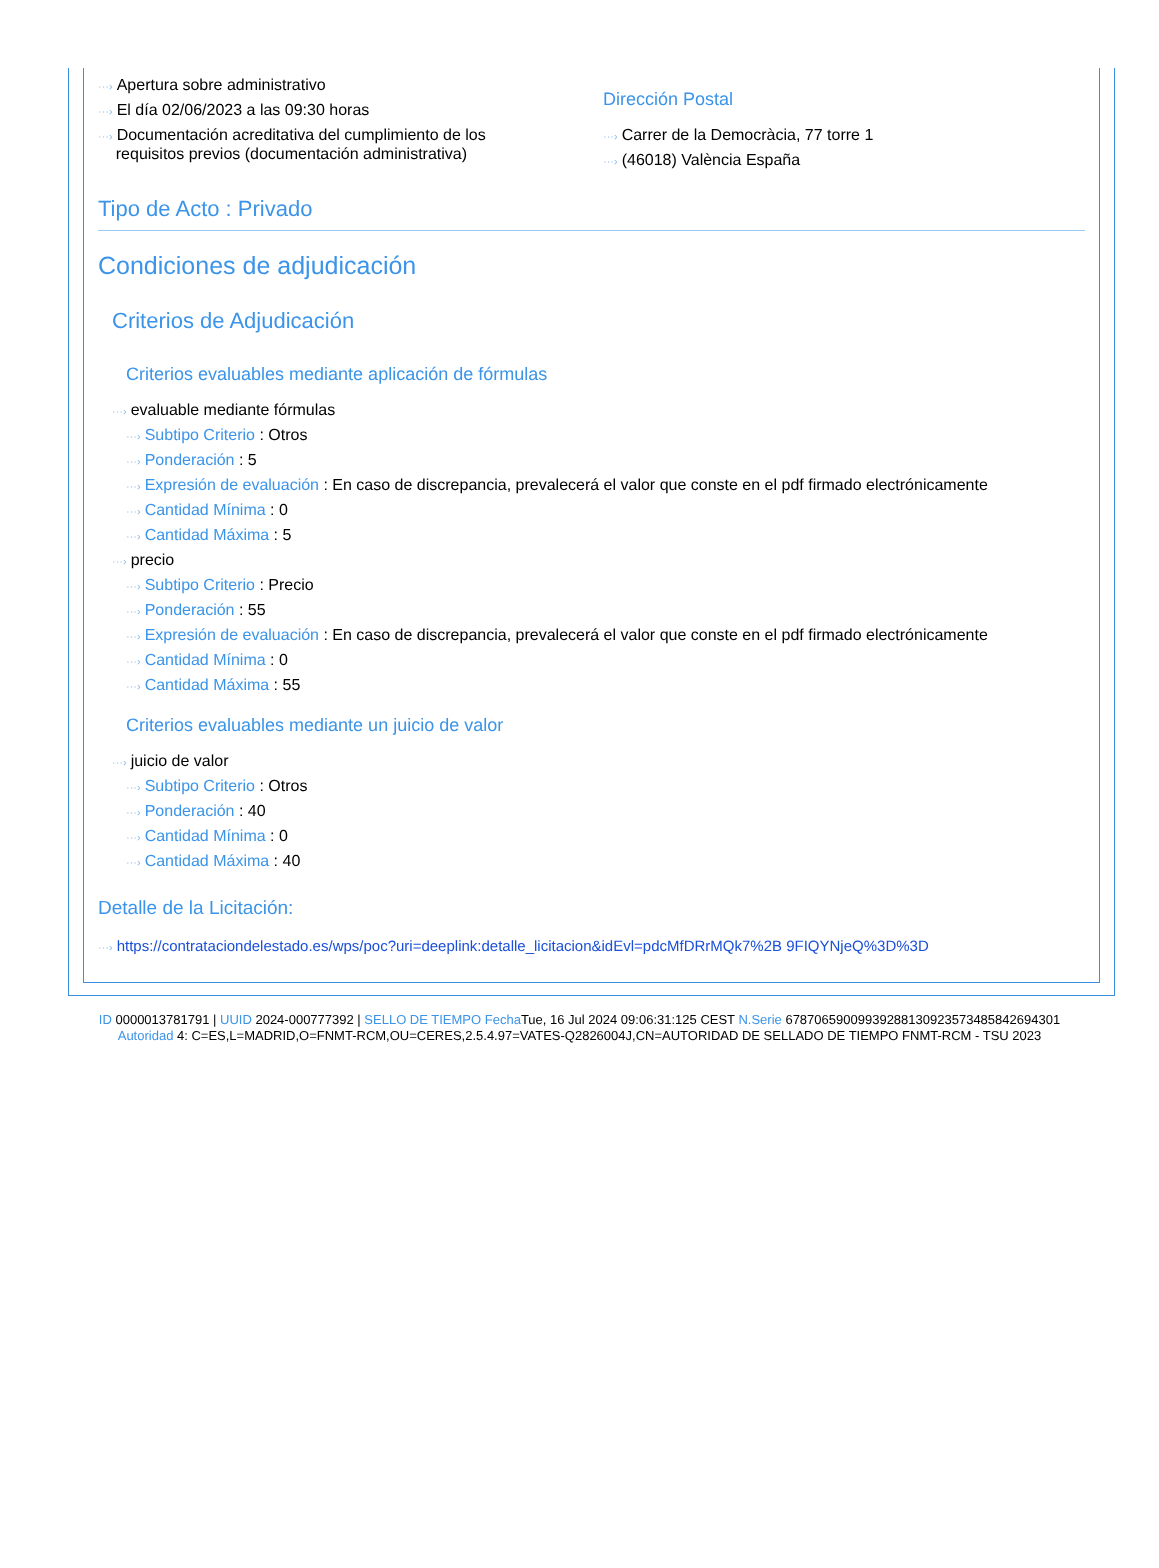···› Apertura sobre administrativo
···› El día 02/06/2023 a las 09:30 horas
···› Documentación acreditativa del cumplimiento de los
requisitos previos (documentación administrativa)
Dirección Postal
···› Carrer de la Democràcia, 77 torre 1
···› (46018) València España
Tipo de Acto : Privado
Condiciones de adjudicación
Criterios de Adjudicación
Criterios evaluables mediante aplicación de fórmulas
···› evaluable mediante fórmulas
···› Subtipo Criterio : Otros
···› Ponderación : 5
···› Expresión de evaluación : En caso de discrepancia, prevalecerá el valor que conste en el pdf firmado electrónicamente
···› Cantidad Mínima : 0
···› Cantidad Máxima : 5
···› precio
···› Subtipo Criterio : Precio
···› Ponderación : 55
···› Expresión de evaluación : En caso de discrepancia, prevalecerá el valor que conste en el pdf firmado electrónicamente
···› Cantidad Mínima : 0
···› Cantidad Máxima : 55
Criterios evaluables mediante un juicio de valor
···› juicio de valor
···› Subtipo Criterio : Otros
···› Ponderación : 40
···› Cantidad Mínima : 0
···› Cantidad Máxima : 40
Detalle de la Licitación:
···› https://contrataciondelestado.es/wps/poc?uri=deeplink:detalle_licitacion&idEvl=pdcMfDRrMQk7%2B 9FIQYNjeQ%3D%3D
ID 0000013781791 | UUID 2024-000777392 | SELLO DE TIEMPO Fecha Tue, 16 Jul 2024 09:06:31:125 CEST N.Serie 678706590099392881309235734858426943​01 Autoridad 4: C=ES,L=MADRID,O=FNMT-RCM,OU=CERES,2.5.4.97=VATES-Q2826004J,CN=AUTORIDAD DE SELLADO DE TIEMPO FNMT-RCM - TSU 2023